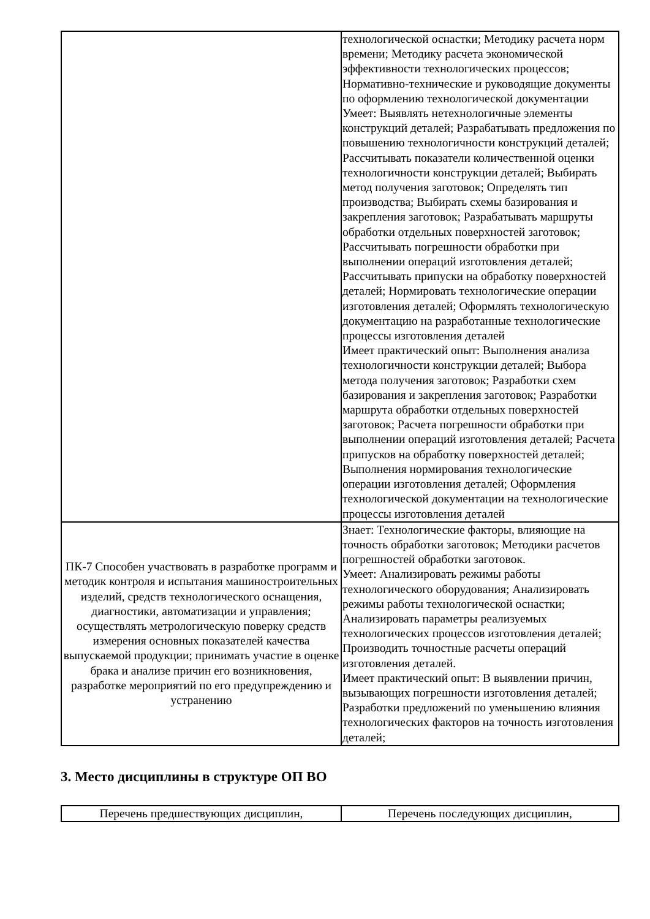| | технологической оснастки; Методику расчета норм времени; Методику расчета экономической эффективности технологических процессов; Нормативно-технические и руководящие документы по оформлению технологической документации Умеет: Выявлять нетехнологичные элементы конструкций деталей; Разрабатывать предложения по повышению технологичности конструкций деталей; Рассчитывать показатели количественной оценки технологичности конструкции деталей; Выбирать метод получения заготовок; Определять тип производства; Выбирать схемы базирования и закрепления заготовок; Разрабатывать маршруты обработки отдельных поверхностей заготовок; Рассчитывать погрешности обработки при выполнении операций изготовления деталей; Рассчитывать припуски на обработку поверхностей деталей; Нормировать технологические операции изготовления деталей; Оформлять технологическую документацию на разработанные технологические процессы изготовления деталей Имеет практический опыт: Выполнения анализа технологичности конструкции деталей; Выбора метода получения заготовок; Разработки схем базирования и закрепления заготовок; Разработки маршрута обработки отдельных поверхностей заготовок; Расчета погрешности обработки при выполнении операций изготовления деталей; Расчета припусков на обработку поверхностей деталей; Выполнения нормирования технологические операции изготовления деталей; Оформления технологической документации на технологические процессы изготовления деталей |
| ПК-7 Способен участвовать в разработке программ и методик контроля и испытания машиностроительных изделий, средств технологического оснащения, диагностики, автоматизации и управления; осуществлять метрологическую поверку средств измерения основных показателей качества выпускаемой продукции; принимать участие в оценке брака и анализе причин его возникновения, разработке мероприятий по его предупреждению и устранению | Знает: Технологические факторы, влияющие на точность обработки заготовок; Методики расчетов погрешностей обработки заготовок. Умеет: Анализировать режимы работы технологического оборудования; Анализировать режимы работы технологической оснастки; Анализировать параметры реализуемых технологических процессов изготовления деталей; Производить точностные расчеты операций изготовления деталей. Имеет практический опыт: В выявлении причин, вызывающих погрешности изготовления деталей; Разработки предложений по уменьшению влияния технологических факторов на точность изготовления деталей; |
3. Место дисциплины в структуре ОП ВО
| Перечень предшествующих дисциплин, | Перечень последующих дисциплин, |